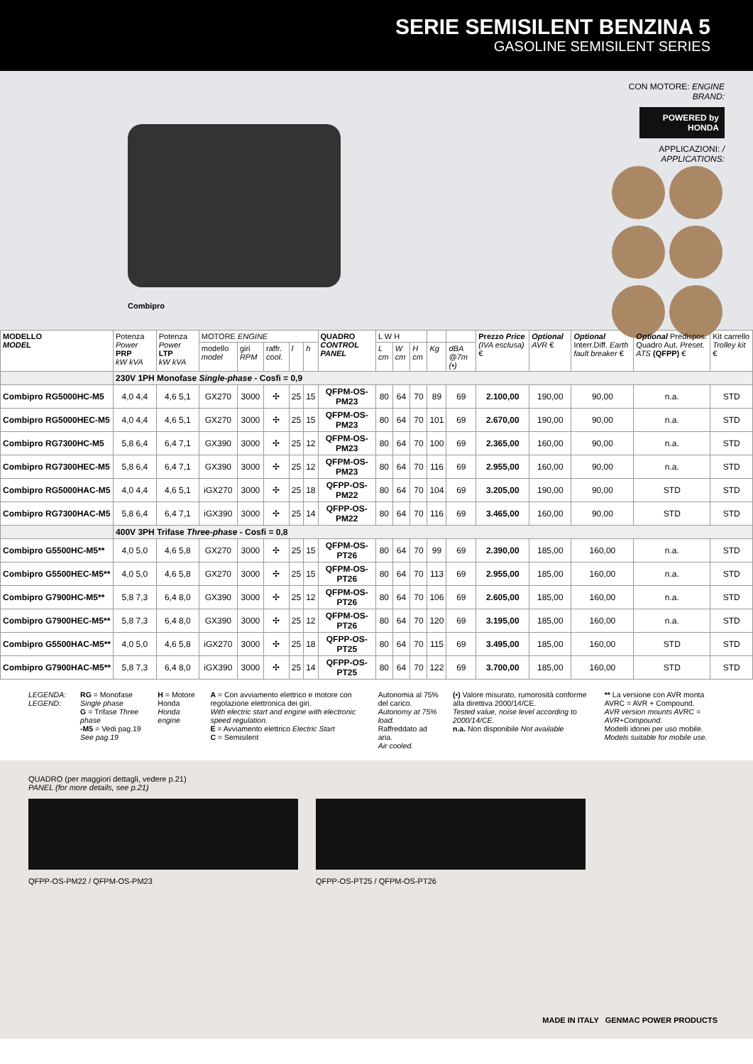SERIE SEMISILENT BENZINA 5
GASOLINE SEMISILENT SERIES
Combipro
CON MOTORE: ENGINE BRAND:
POWERED by HONDA
APPLICAZIONI: / APPLICATIONS:
| MODELLO MODEL | Potenza Power PRP kW kVA | Potenza Power LTP kW kVA | MOTORE ENGINE | | | | | QUADRO CONTROL PANEL | L W H | | | | | Prezzo Price (IVA esclusa) € | Optional AVR € | Optional Interr.Diff. Earth fault breaker € | Optional Predispos. Quadro Aut. Preset. ATS (QFPP) € | Kit carrello Trolley kit € |
| --- | --- | --- | --- | --- | --- | --- | --- | --- | --- | --- | --- | --- | --- | --- | --- | --- | --- | --- |
| | | | modello model | giri RPM | raffr. cool. | l | h | | L cm | W cm | H cm | Kg | dBA @7m (•) | | | | | |
| | 230V 1PH Monofase Single-phase - Cosfi = 0,9 | | | | | | | | | | | | | | | | | |
| Combipro RG5000HC-M5 | 4,0 4,4 | 4,6 5,1 | GX270 | 3000 | ✣ | 25 | 15 | QFPM-OS-PM23 | 80 | 64 | 70 | 89 | 69 | 2.100,00 | 190,00 | 90,00 | n.a. | STD |
| Combipro RG5000HEC-M5 | 4,0 4,4 | 4,6 5,1 | GX270 | 3000 | ✣ | 25 | 15 | QFPM-OS-PM23 | 80 | 64 | 70 | 101 | 69 | 2.670,00 | 190,00 | 90,00 | n.a. | STD |
| Combipro RG7300HC-M5 | 5,8 6,4 | 6,4 7,1 | GX390 | 3000 | ✣ | 25 | 12 | QFPM-OS-PM23 | 80 | 64 | 70 | 100 | 69 | 2.365,00 | 160,00 | 90,00 | n.a. | STD |
| Combipro RG7300HEC-M5 | 5,8 6,4 | 6,4 7,1 | GX390 | 3000 | ✣ | 25 | 12 | QFPM-OS-PM23 | 80 | 64 | 70 | 116 | 69 | 2.955,00 | 160,00 | 90,00 | n.a. | STD |
| Combipro RG5000HAC-M5 | 4,0 4,4 | 4,6 5,1 | iGX270 | 3000 | ✣ | 25 | 18 | QFPP-OS-PM22 | 80 | 64 | 70 | 104 | 69 | 3.205,00 | 190,00 | 90,00 | STD | STD |
| Combipro RG7300HAC-M5 | 5,8 6,4 | 6,4 7,1 | iGX390 | 3000 | ✣ | 25 | 14 | QFPP-OS-PM22 | 80 | 64 | 70 | 116 | 69 | 3.465,00 | 160,00 | 90,00 | STD | STD |
| | 400V 3PH Trifase Three-phase - Cosfi = 0,8 | | | | | | | | | | | | | | | | | |
| Combipro G5500HC-M5** | 4,0 5,0 | 4,6 5,8 | GX270 | 3000 | ✣ | 25 | 15 | QFPM-OS-PT26 | 80 | 64 | 70 | 99 | 69 | 2.390,00 | 185,00 | 160,00 | n.a. | STD |
| Combipro G5500HEC-M5** | 4,0 5,0 | 4,6 5,8 | GX270 | 3000 | ✣ | 25 | 15 | QFPM-OS-PT26 | 80 | 64 | 70 | 113 | 69 | 2.955,00 | 185,00 | 160,00 | n.a. | STD |
| Combipro G7900HC-M5** | 5,8 7,3 | 6,4 8,0 | GX390 | 3000 | ✣ | 25 | 12 | QFPM-OS-PT26 | 80 | 64 | 70 | 106 | 69 | 2.605,00 | 185,00 | 160,00 | n.a. | STD |
| Combipro G7900HEC-M5** | 5,8 7,3 | 6,4 8,0 | GX390 | 3000 | ✣ | 25 | 12 | QFPM-OS-PT26 | 80 | 64 | 70 | 120 | 69 | 3.195,00 | 185,00 | 160,00 | n.a. | STD |
| Combipro G5500HAC-M5** | 4,0 5,0 | 4,6 5,8 | iGX270 | 3000 | ✣ | 25 | 18 | QFPP-OS-PT25 | 80 | 64 | 70 | 115 | 69 | 3.495,00 | 185,00 | 160,00 | STD | STD |
| Combipro G7900HAC-M5** | 5,8 7,3 | 6,4 8,0 | iGX390 | 3000 | ✣ | 25 | 14 | QFPP-OS-PT25 | 80 | 64 | 70 | 122 | 69 | 3.700,00 | 185,00 | 160,00 | STD | STD |
LEGENDA:
LEGEND:
RG = Monofase Single phase
G = Trifase Three phase
-M5 = Vedi pag.19 See pag.19
H = Motore Honda
Honda engine
A = Con avviamento elettrico e motore con regolazione elettronica dei giri.
With electric start and engine with electronic speed regulation.
E = Avviamento elettrico Electric Start
C = Semisilent
Autonomia al 75% del carico.
Autonomy at 75% load.
Raffreddato ad aria.
Air cooled.
(•) Valore misurato, rumorosità conforme alla direttiva 2000/14/CE.
Tested value, noise level according to 2000/14/CE.
n.a. Non disponibile Not available
** La versione con AVR monta AVRC = AVR + Compound.
AVR version mounts AVRC = AVR+Compound.
Modelli idonei per uso mobile.
Models suitable for mobile use.
QUADRO (per maggiori dettagli, vedere p.21)
PANEL (for more details, see p.21)
QFPP-OS-PM22 / QFPM-OS-PM23 QFPP-OS-PT25 / QFPM-OS-PT26
MADE IN ITALY GENMAC POWER PRODUCTS